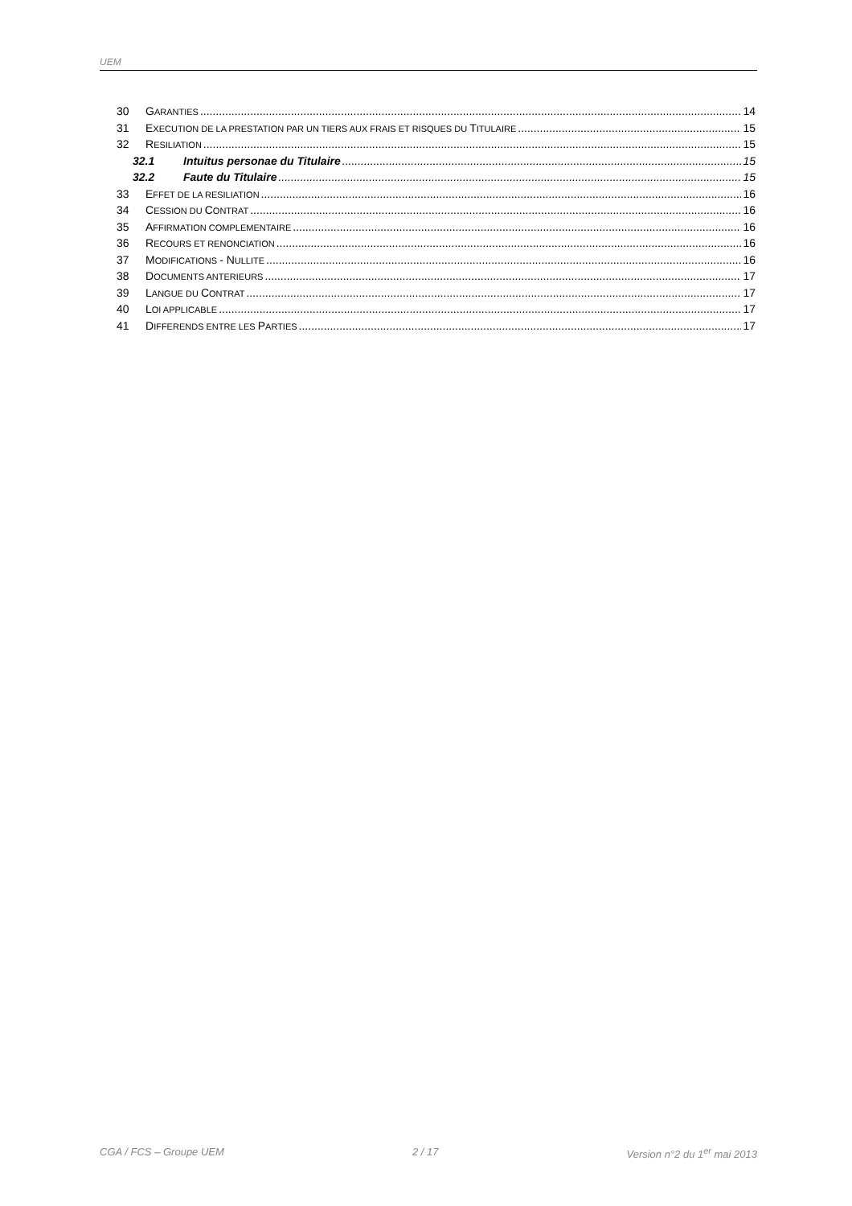UEM
30 GARANTIES 14
31 EXECUTION DE LA PRESTATION PAR UN TIERS AUX FRAIS ET RISQUES DU TITULAIRE 15
32 RESILIATION 15
32.1 Intuitus personae du Titulaire 15
32.2 Faute du Titulaire 15
33 EFFET DE LA RESILIATION 16
34 CESSION DU CONTRAT 16
35 AFFIRMATION COMPLEMENTAIRE 16
36 RECOURS ET RENONCIATION 16
37 MODIFICATIONS - NULLITE 16
38 DOCUMENTS ANTERIEURS 17
39 LANGUE DU CONTRAT 17
40 LOI APPLICABLE 17
41 DIFFERENDS ENTRE LES PARTIES 17
CGA / FCS – Groupe UEM 2 / 17 Version n°2 du 1<sup>er</sup> mai 2013